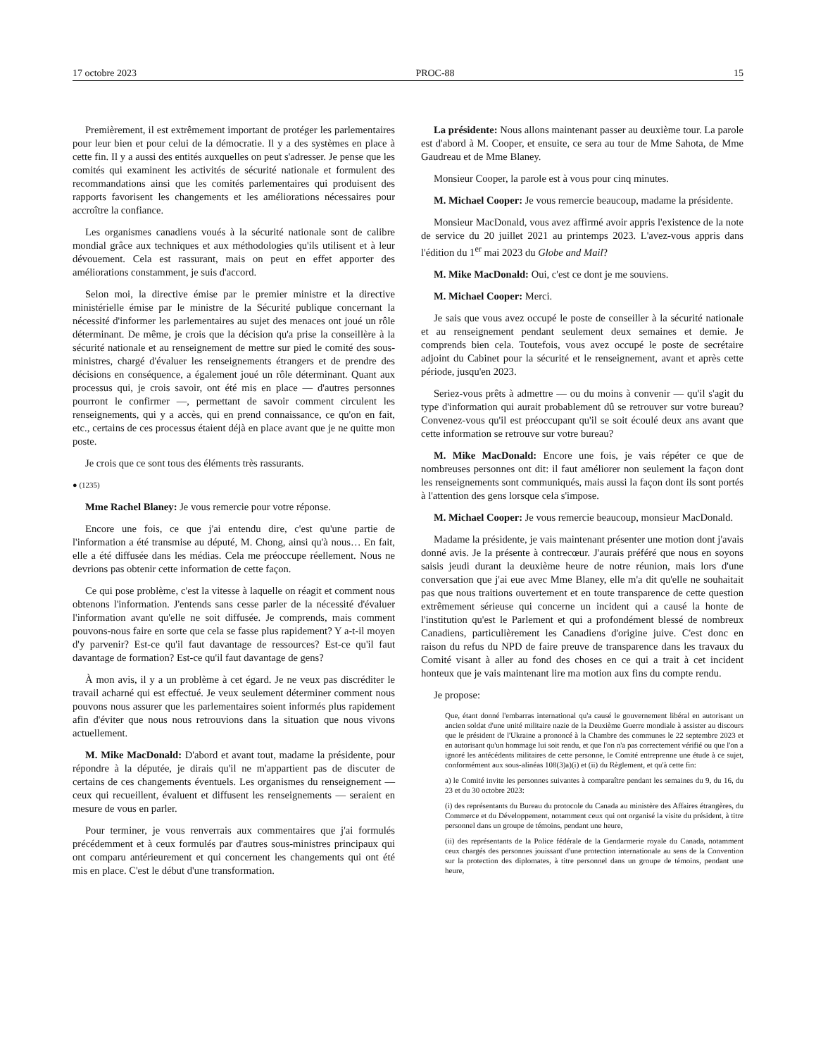17 octobre 2023 PROC-88 15
Premièrement, il est extrêmement important de protéger les parlementaires pour leur bien et pour celui de la démocratie. Il y a des systèmes en place à cette fin. Il y a aussi des entités auxquelles on peut s'adresser. Je pense que les comités qui examinent les activités de sécurité nationale et formulent des recommandations ainsi que les comités parlementaires qui produisent des rapports favorisent les changements et les améliorations nécessaires pour accroître la confiance.
Les organismes canadiens voués à la sécurité nationale sont de calibre mondial grâce aux techniques et aux méthodologies qu'ils utilisent et à leur dévouement. Cela est rassurant, mais on peut en effet apporter des améliorations constamment, je suis d'accord.
Selon moi, la directive émise par le premier ministre et la directive ministérielle émise par le ministre de la Sécurité publique concernant la nécessité d'informer les parlementaires au sujet des menaces ont joué un rôle déterminant. De même, je crois que la décision qu'a prise la conseillère à la sécurité nationale et au renseignement de mettre sur pied le comité des sous-ministres, chargé d'évaluer les renseignements étrangers et de prendre des décisions en conséquence, a également joué un rôle déterminant. Quant aux processus qui, je crois savoir, ont été mis en place — d'autres personnes pourront le confirmer —, permettant de savoir comment circulent les renseignements, qui y a accès, qui en prend connaissance, ce qu'on en fait, etc., certains de ces processus étaient déjà en place avant que je ne quitte mon poste.
Je crois que ce sont tous des éléments très rassurants.
● (1235)
Mme Rachel Blaney: Je vous remercie pour votre réponse.
Encore une fois, ce que j'ai entendu dire, c'est qu'une partie de l'information a été transmise au député, M. Chong, ainsi qu'à nous… En fait, elle a été diffusée dans les médias. Cela me préoccupe réellement. Nous ne devrions pas obtenir cette information de cette façon.
Ce qui pose problème, c'est la vitesse à laquelle on réagit et comment nous obtenons l'information. J'entends sans cesse parler de la nécessité d'évaluer l'information avant qu'elle ne soit diffusée. Je comprends, mais comment pouvons-nous faire en sorte que cela se fasse plus rapidement? Y a-t-il moyen d'y parvenir? Est-ce qu'il faut davantage de ressources? Est-ce qu'il faut davantage de formation? Est-ce qu'il faut davantage de gens?
À mon avis, il y a un problème à cet égard. Je ne veux pas discréditer le travail acharné qui est effectué. Je veux seulement déterminer comment nous pouvons nous assurer que les parlementaires soient informés plus rapidement afin d'éviter que nous nous retrouvions dans la situation que nous vivons actuellement.
M. Mike MacDonald: D'abord et avant tout, madame la présidente, pour répondre à la députée, je dirais qu'il ne m'appartient pas de discuter de certains de ces changements éventuels. Les organismes du renseignement — ceux qui recueillent, évaluent et diffusent les renseignements — seraient en mesure de vous en parler.
Pour terminer, je vous renverrais aux commentaires que j'ai formulés précédemment et à ceux formulés par d'autres sous-ministres principaux qui ont comparu antérieurement et qui concernent les changements qui ont été mis en place. C'est le début d'une transformation.
La présidente: Nous allons maintenant passer au deuxième tour. La parole est d'abord à M. Cooper, et ensuite, ce sera au tour de Mme Sahota, de Mme Gaudreau et de Mme Blaney.
Monsieur Cooper, la parole est à vous pour cinq minutes.
M. Michael Cooper: Je vous remercie beaucoup, madame la présidente.
Monsieur MacDonald, vous avez affirmé avoir appris l'existence de la note de service du 20 juillet 2021 au printemps 2023. L'avez-vous appris dans l'édition du 1<sup>er</sup> mai 2023 du Globe and Mail?
M. Mike MacDonald: Oui, c'est ce dont je me souviens.
M. Michael Cooper: Merci.
Je sais que vous avez occupé le poste de conseiller à la sécurité nationale et au renseignement pendant seulement deux semaines et demie. Je comprends bien cela. Toutefois, vous avez occupé le poste de secrétaire adjoint du Cabinet pour la sécurité et le renseignement, avant et après cette période, jusqu'en 2023.
Seriez-vous prêts à admettre — ou du moins à convenir — qu'il s'agit du type d'information qui aurait probablement dû se retrouver sur votre bureau? Convenez-vous qu'il est préoccupant qu'il se soit écoulé deux ans avant que cette information se retrouve sur votre bureau?
M. Mike MacDonald: Encore une fois, je vais répéter ce que de nombreuses personnes ont dit: il faut améliorer non seulement la façon dont les renseignements sont communiqués, mais aussi la façon dont ils sont portés à l'attention des gens lorsque cela s'impose.
M. Michael Cooper: Je vous remercie beaucoup, monsieur MacDonald.
Madame la présidente, je vais maintenant présenter une motion dont j'avais donné avis. Je la présente à contrecœur. J'aurais préféré que nous en soyons saisis jeudi durant la deuxième heure de notre réunion, mais lors d'une conversation que j'ai eue avec Mme Blaney, elle m'a dit qu'elle ne souhaitait pas que nous traitions ouvertement et en toute transparence de cette question extrêmement sérieuse qui concerne un incident qui a causé la honte de l'institution qu'est le Parlement et qui a profondément blessé de nombreux Canadiens, particulièrement les Canadiens d'origine juive. C'est donc en raison du refus du NPD de faire preuve de transparence dans les travaux du Comité visant à aller au fond des choses en ce qui a trait à cet incident honteux que je vais maintenant lire ma motion aux fins du compte rendu.
Je propose:
Que, étant donné l'embarras international qu'a causé le gouvernement libéral en autorisant un ancien soldat d'une unité militaire nazie de la Deuxième Guerre mondiale à assister au discours que le président de l'Ukraine a prononcé à la Chambre des communes le 22 septembre 2023 et en autorisant qu'un hommage lui soit rendu, et que l'on n'a pas correctement vérifié ou que l'on a ignoré les antécédents militaires de cette personne, le Comité entreprenne une étude à ce sujet, conformément aux sous-alinéas 108(3)a)(i) et (ii) du Règlement, et qu'à cette fin:
a) le Comité invite les personnes suivantes à comparaître pendant les semaines du 9, du 16, du 23 et du 30 octobre 2023:
(i) des représentants du Bureau du protocole du Canada au ministère des Affaires étrangères, du Commerce et du Développement, notamment ceux qui ont organisé la visite du président, à titre personnel dans un groupe de témoins, pendant une heure,
(ii) des représentants de la Police fédérale de la Gendarmerie royale du Canada, notamment ceux chargés des personnes jouissant d'une protection internationale au sens de la Convention sur la protection des diplomates, à titre personnel dans un groupe de témoins, pendant une heure,